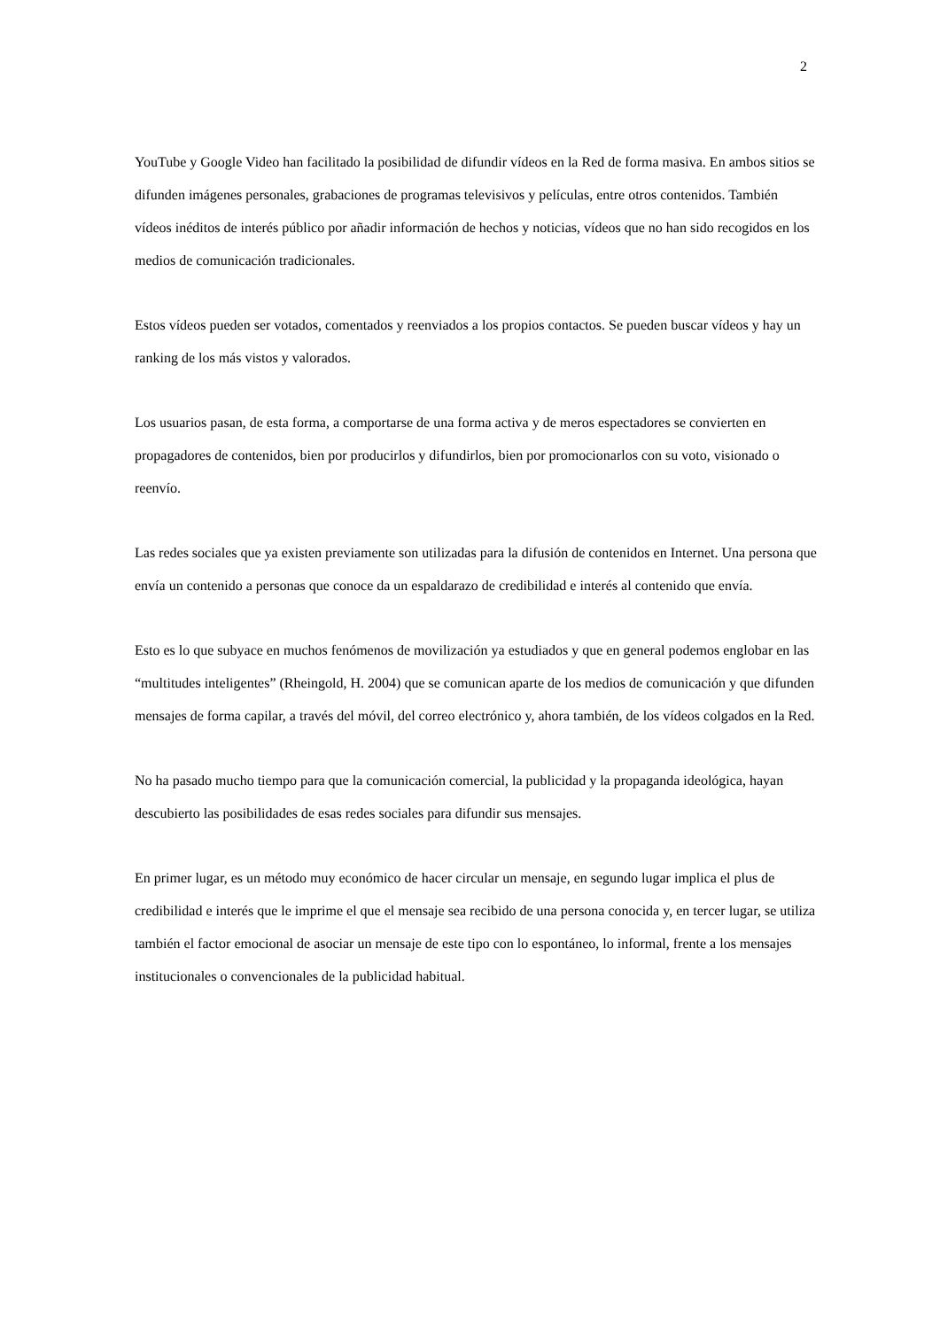2
YouTube y Google Video han facilitado la posibilidad de difundir vídeos en la Red de forma masiva. En ambos sitios se difunden imágenes personales, grabaciones de programas televisivos y películas, entre otros contenidos. También vídeos inéditos de interés público por añadir información de hechos y noticias, vídeos que no han sido recogidos en los medios de comunicación tradicionales.
Estos vídeos pueden ser votados, comentados y reenviados a los propios contactos. Se pueden buscar vídeos y hay un ranking de los más vistos y valorados.
Los usuarios pasan, de esta forma, a comportarse de una forma activa y de meros espectadores se convierten en propagadores de contenidos, bien por producirlos y difundirlos, bien por promocionarlos con su voto, visionado o reenvío.
Las redes sociales que ya existen previamente son utilizadas para la difusión de contenidos en Internet. Una persona que envía un contenido a personas que conoce da un espaldarazo de credibilidad e interés al contenido que envía.
Esto es lo que subyace en muchos fenómenos de movilización ya estudiados y que en general podemos englobar en las “multitudes inteligentes” (Rheingold, H. 2004) que se comunican aparte de los medios de comunicación y que difunden mensajes de forma capilar, a través del móvil, del correo electrónico y, ahora también, de los vídeos colgados en la Red.
No ha pasado mucho tiempo para que la comunicación comercial, la publicidad y la propaganda ideológica, hayan descubierto las posibilidades de esas redes sociales para difundir sus mensajes.
En primer lugar, es un método muy económico de hacer circular un mensaje, en segundo lugar implica el plus de credibilidad e interés que le imprime el que el mensaje sea recibido de una persona conocida y, en tercer lugar, se utiliza también el factor emocional de asociar un mensaje de este tipo con lo espontáneo, lo informal, frente a los mensajes institucionales o convencionales de la publicidad habitual.